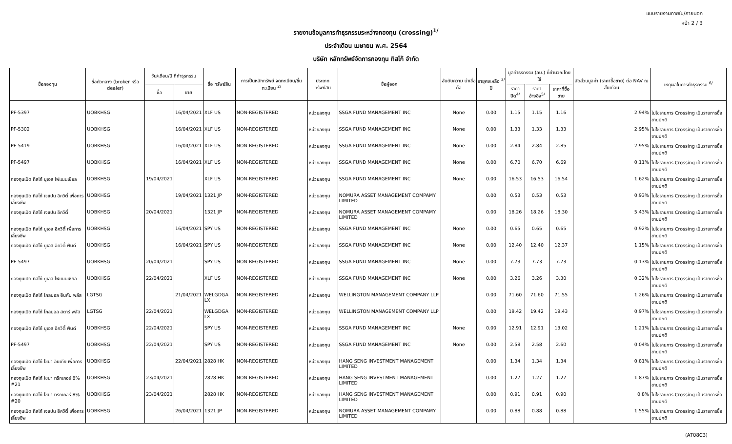แบบรายงานภายใน/ภายนอก
หน้า 2 / 3
รายงานข้อมูลการทำธุรกรรมระหว่างกองทุน (crossing)<sup>1/</sup>
ประจำเดือน เมษายน พ.ศ. 2564
บริษัท หลักทรัพย์จัดการกองทุน ทิสโก้ จำกัด
| ชื่อกองทุน | ชื่อตัวกลาง (broker หรือ dealer) | วัน/เดือน/ปี ที่ทำธุรกรรม | | ชื่อ ทรัพย์สิน | การเป็นหลักทรัพย์ จดทะเบียน/ขึ้นทะเบียน <sup>2/</sup> | ประเภท ทรัพย์สิน | ชื่อผู้ออก | อันดับความ น่าเชื่อถือ | อายุคงเหลือ <sup>3/</sup> ปี | มูลค่าธุรกรรม (ลบ.) ที่คำนวณโดยใช้ | | | สัดส่วนมูลค่า (ราคาซื้อขาย) ต่อ NAV ณ สิ้นเดือน | เหตุผลในการทำธุรกรรม <sup>6/</sup> |
| --- | --- | --- | --- | --- | --- | --- | --- | --- | --- | --- | --- | --- | --- | --- |
| | | ซื้อ | ขาย | | | | | | | ราคาปิด<sup>4/</sup> | ราคาอ้างอิง<sup>5/</sup> | ราคาที่ซื้อขาย | | |
| PF-5397 | UOBKHSG | | 16/04/2021 | XLF US | NON-REGISTERED | หน่วยลงทุน | SSGA FUND MANAGEMENT INC | None | 0.00 | 1.15 | 1.15 | 1.16 | 2.94% | ไม่ใช่รายการ Crossing เป็นรายการซื้อขายปกติ |
| PF-5302 | UOBKHSG | | 16/04/2021 | XLF US | NON-REGISTERED | หน่วยลงทุน | SSGA FUND MANAGEMENT INC | None | 0.00 | 1.33 | 1.33 | 1.33 | 2.95% | ไม่ใช่รายการ Crossing เป็นรายการซื้อขายปกติ |
| PF-5419 | UOBKHSG | | 16/04/2021 | XLF US | NON-REGISTERED | หน่วยลงทุน | SSGA FUND MANAGEMENT INC | None | 0.00 | 2.84 | 2.84 | 2.85 | 2.95% | ไม่ใช่รายการ Crossing เป็นรายการซื้อขายปกติ |
| PF-5497 | UOBKHSG | | 16/04/2021 | XLF US | NON-REGISTERED | หน่วยลงทุน | SSGA FUND MANAGEMENT INC | None | 0.00 | 6.70 | 6.70 | 6.69 | 0.11% | ไม่ใช่รายการ Crossing เป็นรายการซื้อขายปกติ |
| กองทุนเปิด ทิสโก้ ยูเอส ไฟแนนเชียล | UOBKHSG | 19/04/2021 | | XLF US | NON-REGISTERED | หน่วยลงทุน | SSGA FUND MANAGEMENT INC | None | 0.00 | 16.53 | 16.53 | 16.54 | 1.62% | ไม่ใช่รายการ Crossing เป็นรายการซื้อขายปกติ |
| กองทุนเปิด ทิสโก้ เจแปน อิควิตี้ เพื่อการเลี้ยงชีพ | UOBKHSG | | 19/04/2021 | 1321 JP | NON-REGISTERED | หน่วยลงทุน | NOMURA ASSET MANAGEMENT COMPAMY LIMITED | | 0.00 | 0.53 | 0.53 | 0.53 | 0.93% | ไม่ใช่รายการ Crossing เป็นรายการซื้อขายปกติ |
| กองทุนเปิด ทิสโก้ เจแปน อิควิตี้ | UOBKHSG | 20/04/2021 | | 1321 JP | NON-REGISTERED | หน่วยลงทุน | NOMURA ASSET MANAGEMENT COMPAMY LIMITED | | 0.00 | 18.26 | 18.26 | 18.30 | 5.43% | ไม่ใช่รายการ Crossing เป็นรายการซื้อขายปกติ |
| กองทุนเปิด ทิสโก้ ยูเอส อิควิตี้ เพื่อการเลี้ยงชีพ | UOBKHSG | | 16/04/2021 | SPY US | NON-REGISTERED | หน่วยลงทุน | SSGA FUND MANAGEMENT INC | None | 0.00 | 0.65 | 0.65 | 0.65 | 0.92% | ไม่ใช่รายการ Crossing เป็นรายการซื้อขายปกติ |
| กองทุนเปิด ทิสโก้ ยูเอส อิควิตี้ ฟันด์ | UOBKHSG | | 16/04/2021 | SPY US | NON-REGISTERED | หน่วยลงทุน | SSGA FUND MANAGEMENT INC | None | 0.00 | 12.40 | 12.40 | 12.37 | 1.15% | ไม่ใช่รายการ Crossing เป็นรายการซื้อขายปกติ |
| PF-5497 | UOBKHSG | 20/04/2021 | | SPY US | NON-REGISTERED | หน่วยลงทุน | SSGA FUND MANAGEMENT INC | None | 0.00 | 7.73 | 7.73 | 7.73 | 0.13% | ไม่ใช่รายการ Crossing เป็นรายการซื้อขายปกติ |
| กองทุนเปิด ทิสโก้ ยูเอส ไฟแนนเชียล | UOBKHSG | 22/04/2021 | | XLF US | NON-REGISTERED | หน่วยลงทุน | SSGA FUND MANAGEMENT INC | None | 0.00 | 3.26 | 3.26 | 3.30 | 0.32% | ไม่ใช่รายการ Crossing เป็นรายการซื้อขายปกติ |
| กองทุนเปิด ทิสโก้ โกลบอล อินคัม พลัส | LGTSG | | 21/04/2021 | WELGDGA LX | NON-REGISTERED | หน่วยลงทุน | WELLINGTON MANAGEMENT COMPANY LLP | | 0.00 | 71.60 | 71.60 | 71.55 | 1.26% | ไม่ใช่รายการ Crossing เป็นรายการซื้อขายปกติ |
| กองทุนเปิด ทิสโก้ โกลบอล สตาร์ พลัส | LGTSG | 22/04/2021 | | WELGDGA LX | NON-REGISTERED | หน่วยลงทุน | WELLINGTON MANAGEMENT COMPANY LLP | | 0.00 | 19.42 | 19.42 | 19.43 | 0.97% | ไม่ใช่รายการ Crossing เป็นรายการซื้อขายปกติ |
| กองทุนเปิด ทิสโก้ ยูเอส อิควิตี้ ฟันด์ | UOBKHSG | 22/04/2021 | | SPY US | NON-REGISTERED | หน่วยลงทุน | SSGA FUND MANAGEMENT INC | None | 0.00 | 12.91 | 12.91 | 13.02 | 1.21% | ไม่ใช่รายการ Crossing เป็นรายการซื้อขายปกติ |
| PF-5497 | UOBKHSG | 22/04/2021 | | SPY US | NON-REGISTERED | หน่วยลงทุน | SSGA FUND MANAGEMENT INC | None | 0.00 | 2.58 | 2.58 | 2.60 | 0.04% | ไม่ใช่รายการ Crossing เป็นรายการซื้อขายปกติ |
| กองทุนเปิด ทิสโก้ ไชน่า อินเดีย เพื่อการเลี้ยงชีพ | UOBKHSG | | 22/04/2021 | 2828 HK | NON-REGISTERED | หน่วยลงทุน | HANG SENG INVESTMENT MANAGEMENT LIMITED | | 0.00 | 1.34 | 1.34 | 1.34 | 0.81% | ไม่ใช่รายการ Crossing เป็นรายการซื้อขายปกติ |
| กองทุนเปิด ทิสโก้ ไชน่า ทริกเกอร์ 8% #21 | UOBKHSG | 23/04/2021 | | 2828 HK | NON-REGISTERED | หน่วยลงทุน | HANG SENG INVESTMENT MANAGEMENT LIMITED | | 0.00 | 1.27 | 1.27 | 1.27 | 1.87% | ไม่ใช่รายการ Crossing เป็นรายการซื้อขายปกติ |
| กองทุนเปิด ทิสโก้ ไชน่า ทริกเกอร์ 8% #20 | UOBKHSG | 23/04/2021 | | 2828 HK | NON-REGISTERED | หน่วยลงทุน | HANG SENG INVESTMENT MANAGEMENT LIMITED | | 0.00 | 0.91 | 0.91 | 0.90 | 0.8% | ไม่ใช่รายการ Crossing เป็นรายการซื้อขายปกติ |
| กองทุนเปิด ทิสโก้ เจแปน อิควิตี้ เพื่อการเลี้ยงชีพ | UOBKHSG | | 26/04/2021 | 1321 JP | NON-REGISTERED | หน่วยลงทุน | NOMURA ASSET MANAGEMENT COMPAMY LIMITED | | 0.00 | 0.88 | 0.88 | 0.88 | 1.55% | ไม่ใช่รายการ Crossing เป็นรายการซื้อขายปกติ |
(AT08C3)